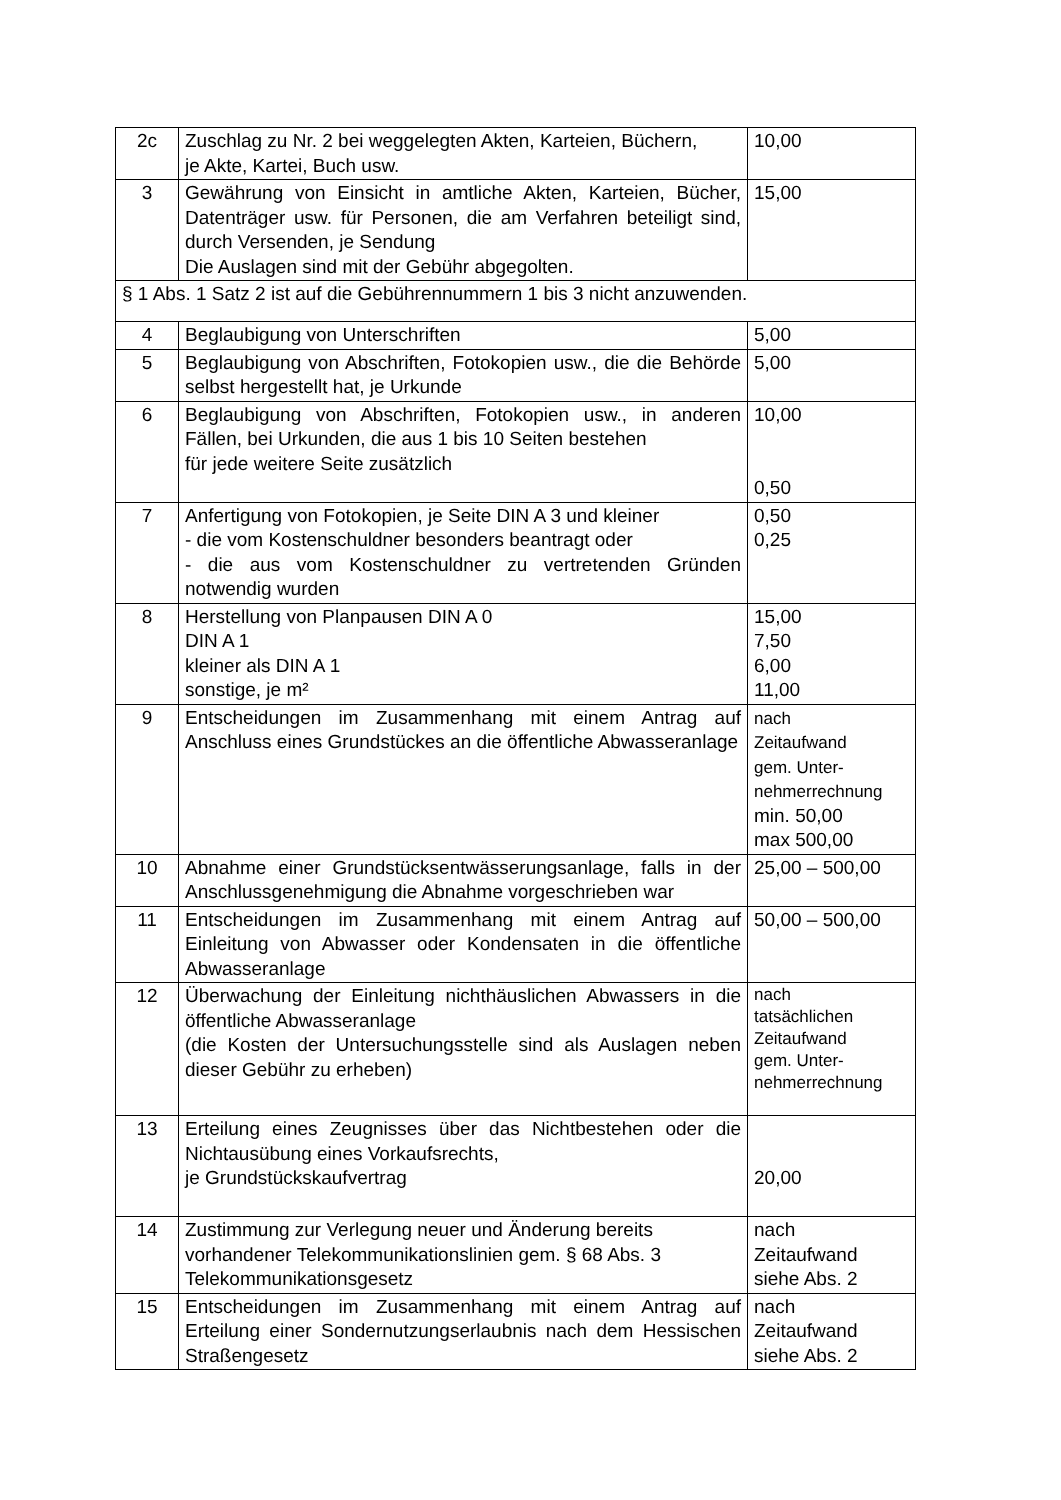| 2c | Zuschlag zu Nr. 2 bei weggelegten Akten, Karteien, Büchern, je Akte, Kartei, Buch usw. | 10,00 |
| 3 | Gewährung von Einsicht in amtliche Akten, Karteien, Bücher, Datenträger usw. für Personen, die am Verfahren beteiligt sind, durch Versenden, je Sendung Die Auslagen sind mit der Gebühr abgegolten. | 15,00 |
| § 1 Abs. 1 Satz 2 ist auf die Gebührennummern 1 bis 3 nicht anzuwenden. | | |
| 4 | Beglaubigung von Unterschriften | 5,00 |
| 5 | Beglaubigung von Abschriften, Fotokopien usw., die die Behörde selbst hergestellt hat, je Urkunde | 5,00 |
| 6 | Beglaubigung von Abschriften, Fotokopien usw., in anderen Fällen, bei Urkunden, die aus 1 bis 10 Seiten bestehen für jede weitere Seite zusätzlich | 10,00 0,50 |
| 7 | Anfertigung von Fotokopien, je Seite DIN A 3 und kleiner - die vom Kostenschuldner besonders beantragt oder - die aus vom Kostenschuldner zu vertretenden Gründen notwendig wurden | 0,50 0,25 |
| 8 | Herstellung von Planpausen DIN A 0 DIN A 1 kleiner als DIN A 1 sonstige, je m² | 15,00 7,50 6,00 11,00 |
| 9 | Entscheidungen im Zusammenhang mit einem Antrag auf Anschluss eines Grundstückes an die öffentliche Abwasseranlage | nach Zeitaufwand gem. Unter- nehmerrechnung min. 50,00 max 500,00 |
| 10 | Abnahme einer Grundstücksentwässerungsanlage, falls in der Anschlussgenehmigung die Abnahme vorgeschrieben war | 25,00 – 500,00 |
| 11 | Entscheidungen im Zusammenhang mit einem Antrag auf Einleitung von Abwasser oder Kondensaten in die öffentliche Abwasseranlage | 50,00 – 500,00 |
| 12 | Überwachung der Einleitung nichthäuslichen Abwassers in die öffentliche Abwasseranlage (die Kosten der Untersuchungsstelle sind als Auslagen neben dieser Gebühr zu erheben) | nach tatsächlichen Zeitaufwand gem. Unter- nehmerrechnung |
| 13 | Erteilung eines Zeugnisses über das Nichtbestehen oder die Nichtausübung eines Vorkaufsrechts, je Grundstückskaufvertrag | 20,00 |
| 14 | Zustimmung zur Verlegung neuer und Änderung bereits vorhandener Telekommunikationslinien gem. § 68 Abs. 3 Telekommunikationsgesetz | nach Zeitaufwand siehe Abs. 2 |
| 15 | Entscheidungen im Zusammenhang mit einem Antrag auf Erteilung einer Sondernutzungserlaubnis nach dem Hessischen Straßengesetz | nach Zeitaufwand siehe Abs. 2 |